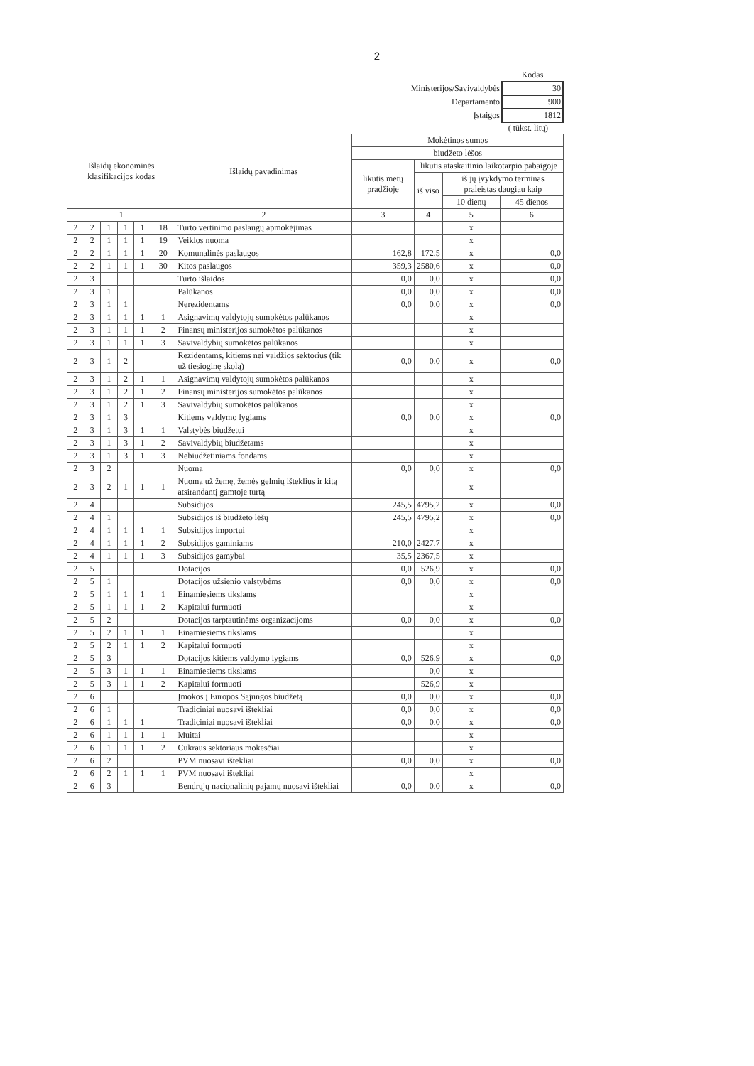2
| | Kodas |
| Ministerijos/Savivaldybės | 30 |
| Departamento | 900 |
| Įstaigos | 1812 |
( tūkst. litų)
| Išlaidų ekonominės klasifikacijos kodas | | | | | | Išlaidų pavadinimas | Mokėtinos sumos | | | |
| --- | --- | --- | --- | --- | --- | --- | --- | --- | --- | --- |
| | | | | | | | biudžeto lėšos | | | |
| | | | | | | | likutis metų pradžioje | likutis ataskaitinio laikotarpio pabaigoje | | |
| | | | | | | | | iš viso | iš jų įvykdymo terminas praleistas daugiau kaip | |
| | | | | | | | | | 10 dienų | 45 dienos |
| 1 | | | | | | 2 | 3 | 4 | 5 | 6 |
| 2 | 2 | 1 | 1 | 1 | 18 | Turto vertinimo paslaugų apmokėjimas | | | x | |
| 2 | 2 | 1 | 1 | 1 | 19 | Veiklos nuoma | | | x | |
| 2 | 2 | 1 | 1 | 1 | 20 | Komunalinės paslaugos | 162,8 | 172,5 | x | 0,0 |
| 2 | 2 | 1 | 1 | 1 | 30 | Kitos paslaugos | 359,3 | 2580,6 | x | 0,0 |
| 2 | 3 | | | | | Turto išlaidos | 0,0 | 0,0 | x | 0,0 |
| 2 | 3 | 1 | | | | Palūkanos | 0,0 | 0,0 | x | 0,0 |
| 2 | 3 | 1 | 1 | | | Nerezidentams | 0,0 | 0,0 | x | 0,0 |
| 2 | 3 | 1 | 1 | 1 | 1 | Asignavimų valdytojų sumokėtos palūkanos | | | x | |
| 2 | 3 | 1 | 1 | 1 | 2 | Finansų ministerijos sumokėtos palūkanos | | | x | |
| 2 | 3 | 1 | 1 | 1 | 3 | Savivaldybių sumokėtos palūkanos | | | x | |
| 2 | 3 | 1 | 2 | | | Rezidentams, kitiems nei valdžios sektorius (tik už tiesioginę skolą) | 0,0 | 0,0 | x | 0,0 |
| 2 | 3 | 1 | 2 | 1 | 1 | Asignavimų valdytojų sumokėtos palūkanos | | | x | |
| 2 | 3 | 1 | 2 | 1 | 2 | Finansų ministerijos sumokėtos palūkanos | | | x | |
| 2 | 3 | 1 | 2 | 1 | 3 | Savivaldybių sumokėtos palūkanos | | | x | |
| 2 | 3 | 1 | 3 | | | Kitiems valdymo lygiams | 0,0 | 0,0 | x | 0,0 |
| 2 | 3 | 1 | 3 | 1 | 1 | Valstybės biudžetui | | | x | |
| 2 | 3 | 1 | 3 | 1 | 2 | Savivaldybių biudžetams | | | x | |
| 2 | 3 | 1 | 3 | 1 | 3 | Nebiudžetiniams fondams | | | x | |
| 2 | 3 | 2 | | | | Nuoma | 0,0 | 0,0 | x | 0,0 |
| 2 | 3 | 2 | 1 | 1 | 1 | Nuoma už žemę, žemės gelmių išteklius ir kitą atsirandantį gamtoje turtą | | | x | |
| 2 | 4 | | | | | Subsidijos | 245,5 | 4795,2 | x | 0,0 |
| 2 | 4 | 1 | | | | Subsidijos iš biudžeto lėšų | 245,5 | 4795,2 | x | 0,0 |
| 2 | 4 | 1 | 1 | 1 | 1 | Subsidijos importui | | | x | |
| 2 | 4 | 1 | 1 | 1 | 2 | Subsidijos gaminiams | 210,0 | 2427,7 | x | |
| 2 | 4 | 1 | 1 | 1 | 3 | Subsidijos gamybai | 35,5 | 2367,5 | x | |
| 2 | 5 | | | | | Dotacijos | 0,0 | 526,9 | x | 0,0 |
| 2 | 5 | 1 | | | | Dotacijos užsienio valstybėms | 0,0 | 0,0 | x | 0,0 |
| 2 | 5 | 1 | 1 | 1 | 1 | Einamiesiems tikslams | | | x | |
| 2 | 5 | 1 | 1 | 1 | 2 | Kapitalui furmuoti | | | x | |
| 2 | 5 | 2 | | | | Dotacijos tarptautinėms organizacijoms | 0,0 | 0,0 | x | 0,0 |
| 2 | 5 | 2 | 1 | 1 | 1 | Einamiesiems tikslams | | | x | |
| 2 | 5 | 2 | 1 | 1 | 2 | Kapitalui formuoti | | | x | |
| 2 | 5 | 3 | | | | Dotacijos kitiems valdymo lygiams | 0,0 | 526,9 | x | 0,0 |
| 2 | 5 | 3 | 1 | 1 | 1 | Einamiesiems tikslams | | 0,0 | x | |
| 2 | 5 | 3 | 1 | 1 | 2 | Kapitalui formuoti | | 526,9 | x | |
| 2 | 6 | | | | | Įmokos į Europos Sąjungos biudžetą | 0,0 | 0,0 | x | 0,0 |
| 2 | 6 | 1 | | | | Tradiciniai nuosavi ištekliai | 0,0 | 0,0 | x | 0,0 |
| 2 | 6 | 1 | 1 | 1 | | Tradiciniai nuosavi ištekliai | 0,0 | 0,0 | x | 0,0 |
| 2 | 6 | 1 | 1 | 1 | 1 | Muitai | | | x | |
| 2 | 6 | 1 | 1 | 1 | 2 | Cukraus sektoriaus mokesčiai | | | x | |
| 2 | 6 | 2 | | | | PVM nuosavi ištekliai | 0,0 | 0,0 | x | 0,0 |
| 2 | 6 | 2 | 1 | 1 | 1 | PVM nuosavi ištekliai | | | x | |
| 2 | 6 | 3 | | | | Bendrųjų nacionalinių pajamų nuosavi ištekliai | 0,0 | 0,0 | x | 0,0 |